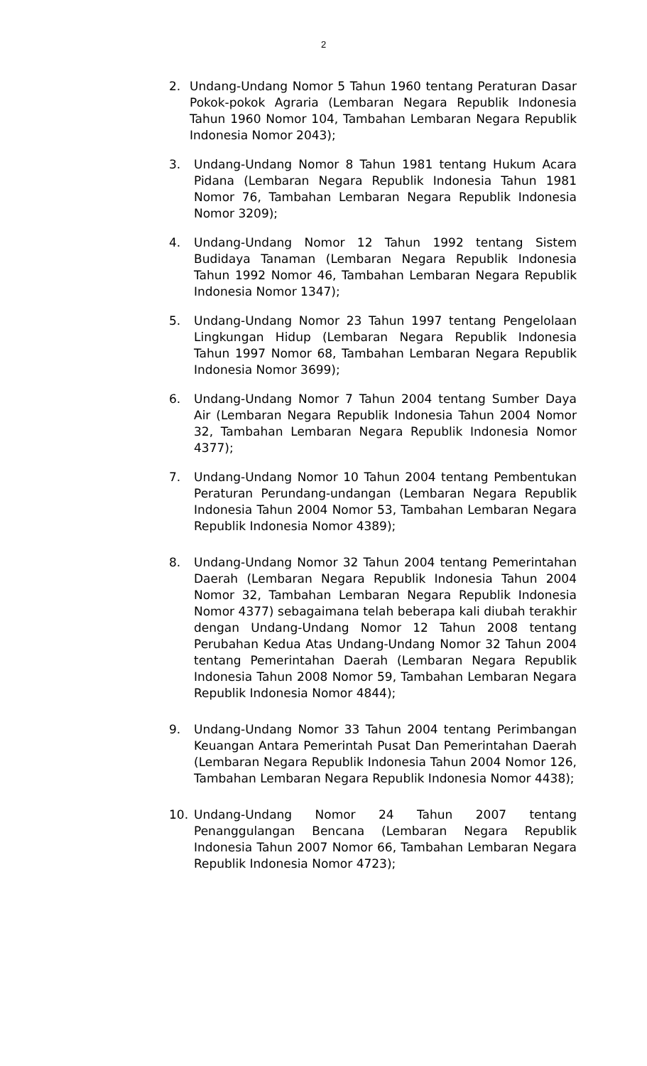2
2. Undang-Undang Nomor 5 Tahun 1960 tentang Peraturan Dasar Pokok-pokok Agraria (Lembaran Negara Republik Indonesia Tahun 1960 Nomor 104, Tambahan Lembaran Negara Republik Indonesia Nomor 2043);
3. Undang-Undang Nomor 8 Tahun 1981 tentang Hukum Acara Pidana (Lembaran Negara Republik Indonesia Tahun 1981 Nomor 76, Tambahan Lembaran Negara Republik Indonesia Nomor 3209);
4. Undang-Undang Nomor 12 Tahun 1992 tentang Sistem Budidaya Tanaman (Lembaran Negara Republik Indonesia Tahun 1992 Nomor 46, Tambahan Lembaran Negara Republik Indonesia Nomor 1347);
5. Undang-Undang Nomor 23 Tahun 1997 tentang Pengelolaan Lingkungan Hidup (Lembaran Negara Republik Indonesia Tahun 1997 Nomor 68, Tambahan Lembaran Negara Republik Indonesia Nomor 3699);
6. Undang-Undang Nomor 7 Tahun 2004 tentang Sumber Daya Air (Lembaran Negara Republik Indonesia Tahun 2004 Nomor 32, Tambahan Lembaran Negara Republik Indonesia Nomor 4377);
7. Undang-Undang Nomor 10 Tahun 2004 tentang Pembentukan Peraturan Perundang-undangan (Lembaran Negara Republik Indonesia Tahun 2004 Nomor 53, Tambahan Lembaran Negara Republik Indonesia Nomor 4389);
8. Undang-Undang Nomor 32 Tahun 2004 tentang Pemerintahan Daerah (Lembaran Negara Republik Indonesia Tahun 2004 Nomor 32, Tambahan Lembaran Negara Republik Indonesia Nomor 4377) sebagaimana telah beberapa kali diubah terakhir dengan Undang-Undang Nomor 12 Tahun 2008 tentang Perubahan Kedua Atas Undang-Undang Nomor 32 Tahun 2004 tentang Pemerintahan Daerah (Lembaran Negara Republik Indonesia Tahun 2008 Nomor 59, Tambahan Lembaran Negara Republik Indonesia Nomor 4844);
9. Undang-Undang Nomor 33 Tahun 2004 tentang Perimbangan Keuangan Antara Pemerintah Pusat Dan Pemerintahan Daerah (Lembaran Negara Republik Indonesia Tahun 2004 Nomor 126, Tambahan Lembaran Negara Republik Indonesia Nomor 4438);
10. Undang-Undang Nomor 24 Tahun 2007 tentang Penanggulangan Bencana (Lembaran Negara Republik Indonesia Tahun 2007 Nomor 66, Tambahan Lembaran Negara Republik Indonesia Nomor 4723);